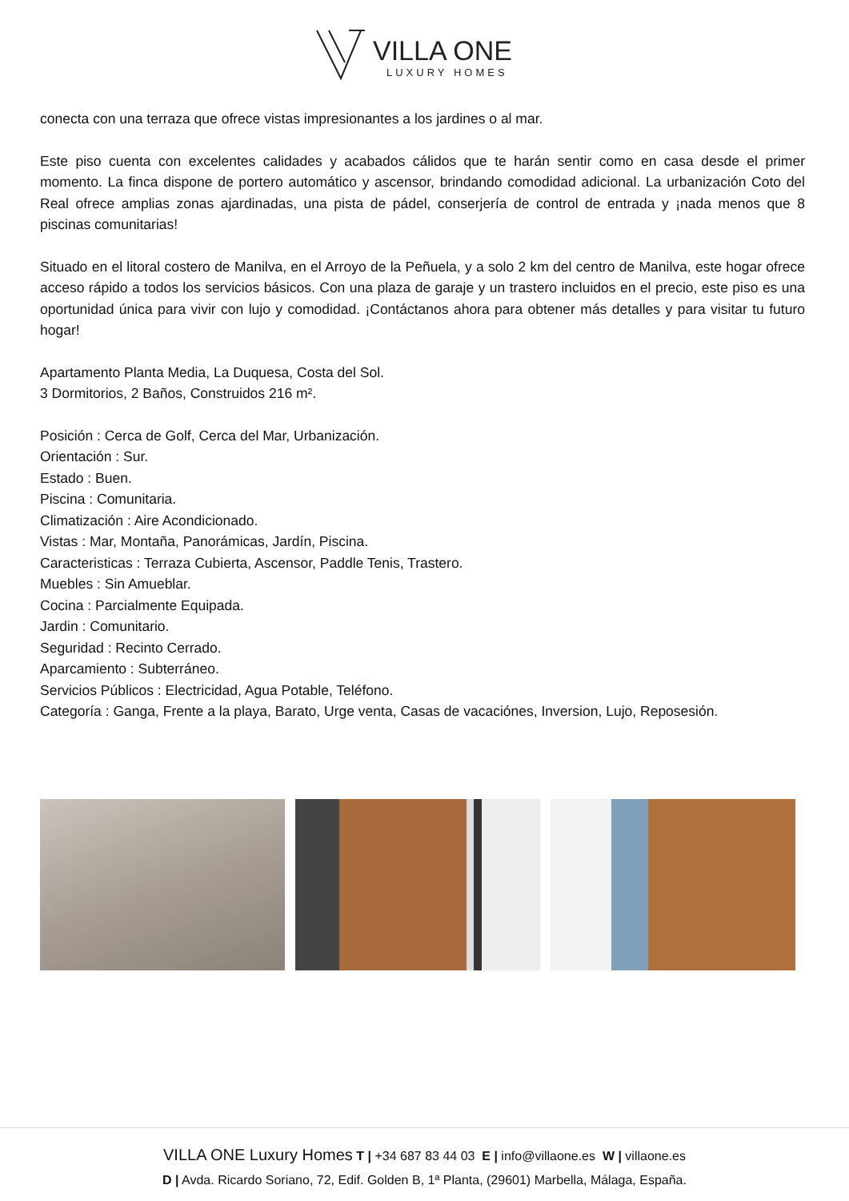VILLA ONE
LUXURY HOMES
conecta con una terraza que ofrece vistas impresionantes a los jardines o al mar.
Este piso cuenta con excelentes calidades y acabados cálidos que te harán sentir como en casa desde el primer momento. La finca dispone de portero automático y ascensor, brindando comodidad adicional. La urbanización Coto del Real ofrece amplias zonas ajardinadas, una pista de pádel, conserjería de control de entrada y ¡nada menos que 8 piscinas comunitarias!
Situado en el litoral costero de Manilva, en el Arroyo de la Peñuela, y a solo 2 km del centro de Manilva, este hogar ofrece acceso rápido a todos los servicios básicos. Con una plaza de garaje y un trastero incluidos en el precio, este piso es una oportunidad única para vivir con lujo y comodidad. ¡Contáctanos ahora para obtener más detalles y para visitar tu futuro hogar!
Apartamento Planta Media, La Duquesa, Costa del Sol.
3 Dormitorios, 2 Baños, Construidos 216 m².
Posición : Cerca de Golf, Cerca del Mar, Urbanización.
Orientación : Sur.
Estado : Buen.
Piscina : Comunitaria.
Climatización : Aire Acondicionado.
Vistas : Mar, Montaña, Panorámicas, Jardín, Piscina.
Caracteristicas : Terraza Cubierta, Ascensor, Paddle Tenis, Trastero.
Muebles : Sin Amueblar.
Cocina : Parcialmente Equipada.
Jardin : Comunitario.
Seguridad : Recinto Cerrado.
Aparcamiento : Subterráneo.
Servicios Públicos : Electricidad, Agua Potable, Teléfono.
Categoría : Ganga, Frente a la playa, Barato, Urge venta, Casas de vacaciónes, Inversion, Lujo, Reposesión.
VILLA ONE Luxury Homes T | +34 687 83 44 03 E | info@villaone.es W | villaone.es
D | Avda. Ricardo Soriano, 72, Edif. Golden B, 1ª Planta, (29601) Marbella, Málaga, España.